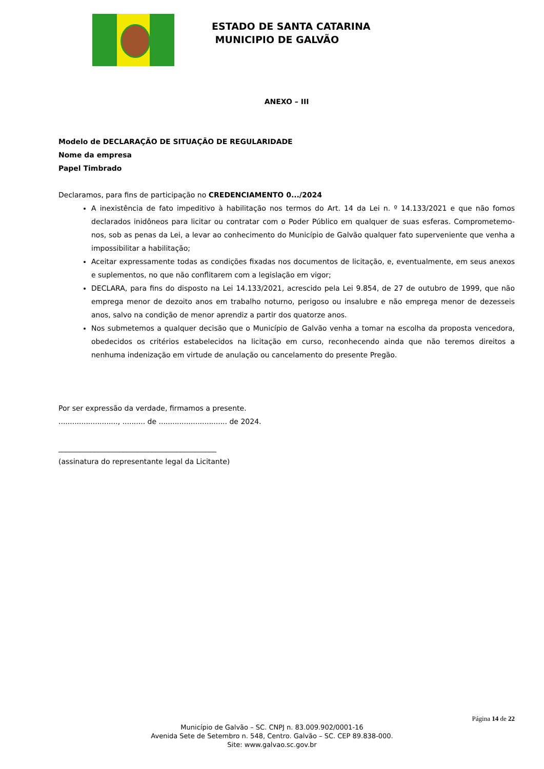ESTADO DE SANTA CATARINA
MUNICIPIO DE GALVÃO
ANEXO – III
Modelo de DECLARAÇÃO DE SITUAÇÃO DE REGULARIDADE
Nome da empresa
Papel Timbrado
Declaramos, para fins de participação no CREDENCIAMENTO 0.../2024
A inexistência de fato impeditivo à habilitação nos termos do Art. 14 da Lei n. º 14.133/2021 e que não fomos declarados inidôneos para licitar ou contratar com o Poder Público em qualquer de suas esferas. Comprometemo-nos, sob as penas da Lei, a levar ao conhecimento do Município de Galvão qualquer fato superveniente que venha a impossibilitar a habilitação;
Aceitar expressamente todas as condições fixadas nos documentos de licitação, e, eventualmente, em seus anexos e suplementos, no que não conflitarem com a legislação em vigor;
DECLARA, para fins do disposto na Lei 14.133/2021, acrescido pela Lei 9.854, de 27 de outubro de 1999, que não emprega menor de dezoito anos em trabalho noturno, perigoso ou insalubre e não emprega menor de dezesseis anos, salvo na condição de menor aprendiz a partir dos quatorze anos.
Nos submetemos a qualquer decisão que o Município de Galvão venha a tomar na escolha da proposta vencedora, obedecidos os critérios estabelecidos na licitação em curso, reconhecendo ainda que não teremos direitos a nenhuma indenização em virtude de anulação ou cancelamento do presente Pregão.
Por ser expressão da verdade, firmamos a presente.
.........................., .......... de .............................. de 2024.
____________________________________________
(assinatura do representante legal da Licitante)
Página 14 de 22
Município de Galvão – SC. CNPJ n. 83.009.902/0001-16
Avenida Sete de Setembro n. 548, Centro. Galvão – SC. CEP 89.838-000.
Site: www.galvao.sc.gov.br